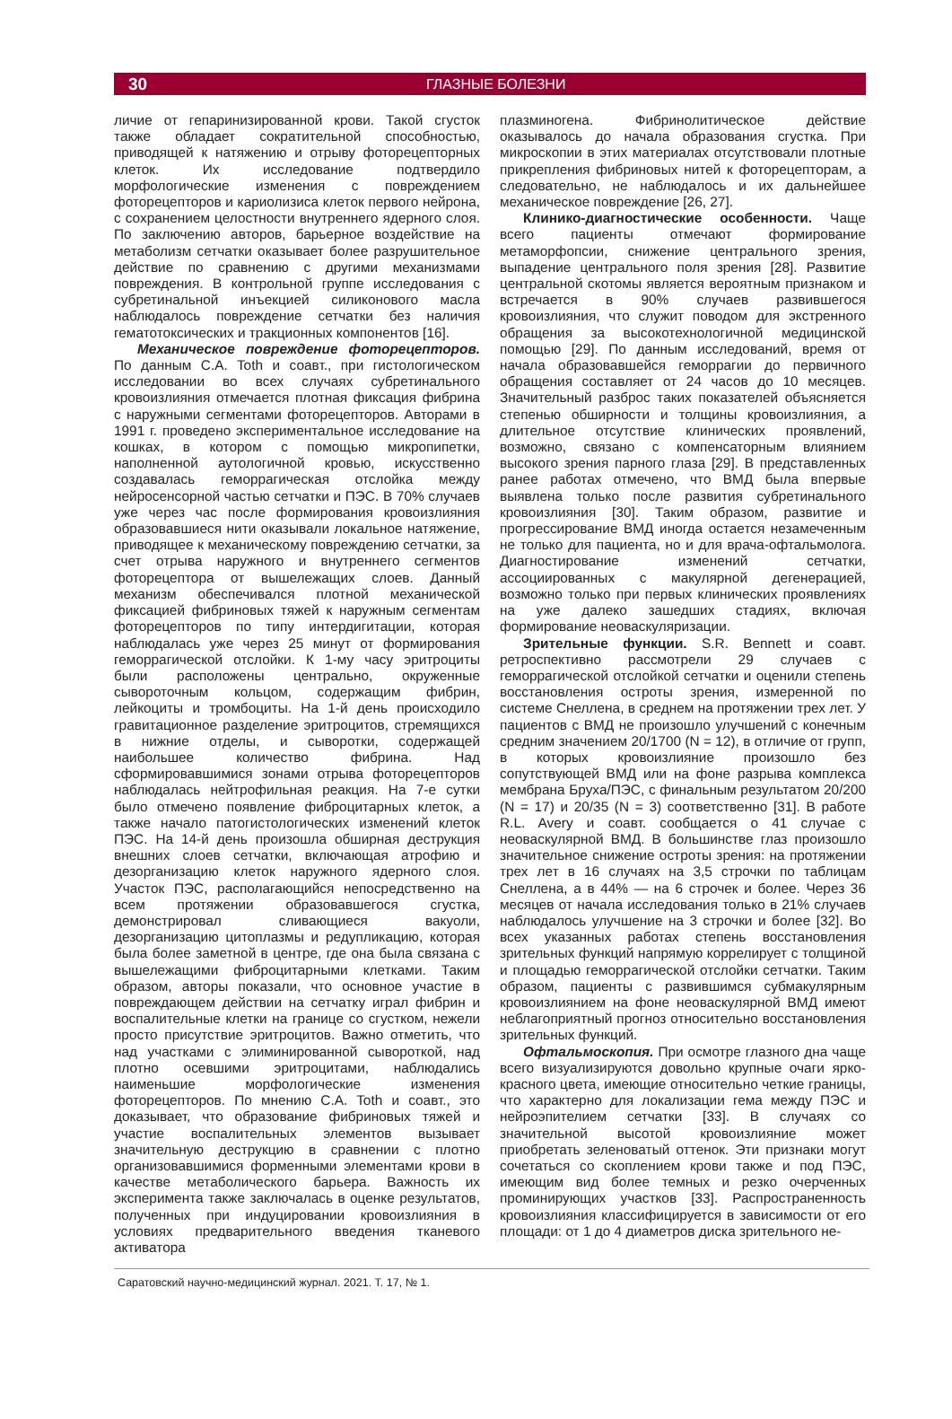30 ГЛАЗНЫЕ БОЛЕЗНИ
личие от гепаринизированной крови. Такой сгусток также обладает сократительной способностью, приводящей к натяжению и отрыву фоторецепторных клеток. Их исследование подтвердило морфологические изменения с повреждением фоторецепторов и кариолизиса клеток первого нейрона, с сохранением целостности внутреннего ядерного слоя. По заключению авторов, барьерное воздействие на метаболизм сетчатки оказывает более разрушительное действие по сравнению с другими механизмами повреждения. В контрольной группе исследования с субретинальной инъекцией силиконового масла наблюдалось повреждение сетчатки без наличия гематотоксических и тракционных компонентов [16].
Механическое повреждение фоторецепторов. По данным C.A. Toth и соавт., при гистологическом исследовании во всех случаях субретинального кровоизлияния отмечается плотная фиксация фибрина с наружными сегментами фоторецепторов. Авторами в 1991 г. проведено экспериментальное исследование на кошках, в котором с помощью микропипетки, наполненной аутологичной кровью, искусственно создавалась геморрагическая отслойка между нейросенсорной частью сетчатки и ПЭС. В 70% случаев уже через час после формирования кровоизлияния образовавшиеся нити оказывали локальное натяжение, приводящее к механическому повреждению сетчатки, за счет отрыва наружного и внутреннего сегментов фоторецептора от вышележащих слоев. Данный механизм обеспечивался плотной механической фиксацией фибриновых тяжей к наружным сегментам фоторецепторов по типу интердигитации, которая наблюдалась уже через 25 минут от формирования геморрагической отслойки. К 1-му часу эритроциты были расположены центрально, окруженные сывороточным кольцом, содержащим фибрин, лейкоциты и тромбоциты. На 1-й день происходило гравитационное разделение эритроцитов, стремящихся в нижние отделы, и сыворотки, содержащей наибольшее количество фибрина. Над сформировавшимися зонами отрыва фоторецепторов наблюдалась нейтрофильная реакция. На 7-е сутки было отмечено появление фиброцитарных клеток, а также начало патогистологических изменений клеток ПЭС. На 14-й день произошла обширная деструкция внешних слоев сетчатки, включающая атрофию и дезорганизацию клеток наружного ядерного слоя. Участок ПЭС, располагающийся непосредственно на всем протяжении образовавшегося сгустка, демонстрировал сливающиеся вакуоли, дезорганизацию цитоплазмы и редупликацию, которая была более заметной в центре, где она была связана с вышележащими фиброцитарными клетками. Таким образом, авторы показали, что основное участие в повреждающем действии на сетчатку играл фибрин и воспалительные клетки на границе со сгустком, нежели просто присутствие эритроцитов. Важно отметить, что над участками с элиминированной сывороткой, над плотно осевшими эритроцитами, наблюдались наименьшие морфологические изменения фоторецепторов. По мнению C.A. Toth и соавт., это доказывает, что образование фибриновых тяжей и участие воспалительных элементов вызывает значительную деструкцию в сравнении с плотно организовавшимися форменными элементами крови в качестве метаболического барьера. Важность их эксперимента также заключалась в оценке результатов, полученных при индуцировании кровоизлияния в условиях предварительного введения тканевого активатора
плазминогена. Фибринолитическое действие оказывалось до начала образования сгустка. При микроскопии в этих материалах отсутствовали плотные прикрепления фибриновых нитей к фоторецепторам, а следовательно, не наблюдалось и их дальнейшее механическое повреждение [26, 27].
Клинико-диагностические особенности. Чаще всего пациенты отмечают формирование метаморфопсии, снижение центрального зрения, выпадение центрального поля зрения [28]. Развитие центральной скотомы является вероятным признаком и встречается в 90% случаев развившегося кровоизлияния, что служит поводом для экстренного обращения за высокотехнологичной медицинской помощью [29]. По данным исследований, время от начала образовавшейся геморрагии до первичного обращения составляет от 24 часов до 10 месяцев. Значительный разброс таких показателей объясняется степенью обширности и толщины кровоизлияния, а длительное отсутствие клинических проявлений, возможно, связано с компенсаторным влиянием высокого зрения парного глаза [29]. В представленных ранее работах отмечено, что ВМД была впервые выявлена только после развития субретинального кровоизлияния [30]. Таким образом, развитие и прогрессирование ВМД иногда остается незамеченным не только для пациента, но и для врача-офтальмолога. Диагностирование изменений сетчатки, ассоциированных с макулярной дегенерацией, возможно только при первых клинических проявлениях на уже далеко зашедших стадиях, включая формирование неоваскуляризации.
Зрительные функции. S.R. Bennett и соавт. ретроспективно рассмотрели 29 случаев с геморрагической отслойкой сетчатки и оценили степень восстановления остроты зрения, измеренной по системе Снеллена, в среднем на протяжении трех лет. У пациентов с ВМД не произошло улучшений с конечным средним значением 20/1700 (N = 12), в отличие от групп, в которых кровоизлияние произошло без сопутствующей ВМД или на фоне разрыва комплекса мембрана Бруха/ПЭС, с финальным результатом 20/200 (N = 17) и 20/35 (N = 3) соответственно [31]. В работе R.L. Avery и соавт. сообщается о 41 случае с неоваскулярной ВМД. В большинстве глаз произошло значительное снижение остроты зрения: на протяжении трех лет в 16 случаях на 3,5 строчки по таблицам Снеллена, а в 44% — на 6 строчек и более. Через 36 месяцев от начала исследования только в 21% случаев наблюдалось улучшение на 3 строчки и более [32]. Во всех указанных работах степень восстановления зрительных функций напрямую коррелирует с толщиной и площадью геморрагической отслойки сетчатки. Таким образом, пациенты с развившимся субмакулярным кровоизлиянием на фоне неоваскулярной ВМД имеют неблагоприятный прогноз относительно восстановления зрительных функций.
Офтальмоскопия. При осмотре глазного дна чаще всего визуализируются довольно крупные очаги ярко-красного цвета, имеющие относительно четкие границы, что характерно для локализации гема между ПЭС и нейроэпителием сетчатки [33]. В случаях со значительной высотой кровоизлияние может приобретать зеленоватый оттенок. Эти признаки могут сочетаться со скоплением крови также и под ПЭС, имеющим вид более темных и резко очерченных проминирующих участков [33]. Распространенность кровоизлияния классифицируется в зависимости от его площади: от 1 до 4 диаметров диска зрительного не-
Саратовский научно-медицинский журнал. 2021. Т. 17, № 1.